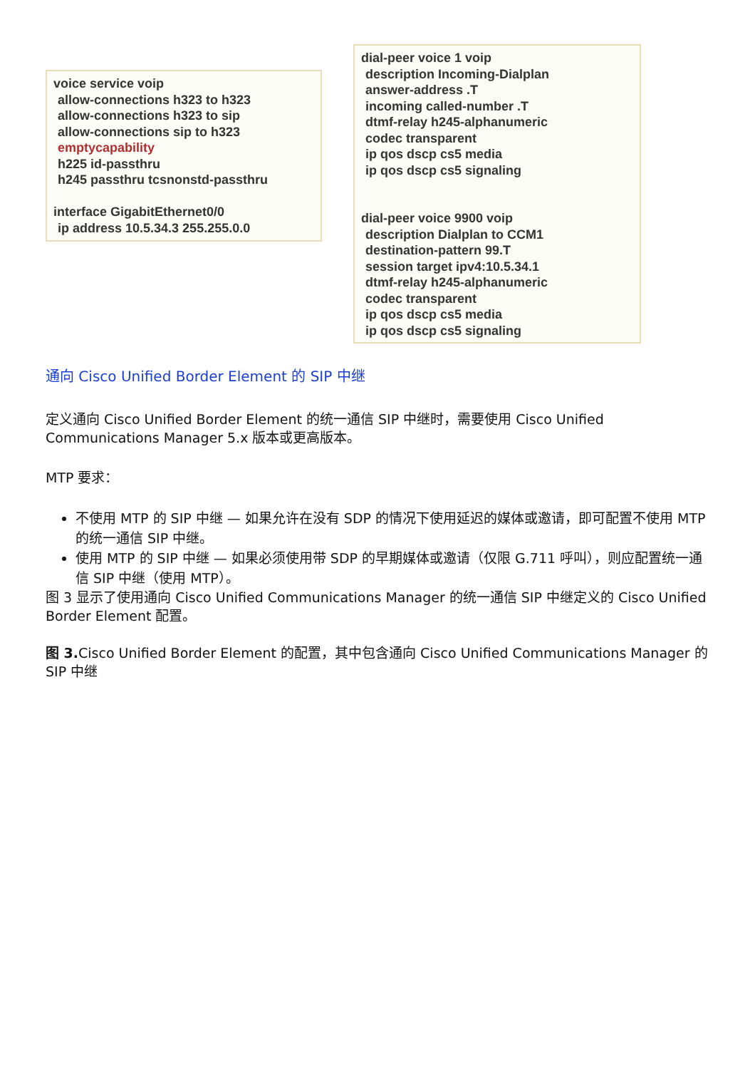voice service voip
allow-connections h323 to h323
allow-connections h323 to sip
allow-connections sip to h323
emptycapability
h225 id-passthru
h245 passthru tcsnonstd-passthru
interface GigabitEthernet0/0
ip address 10.5.34.3 255.255.0.0
dial-peer voice 1 voip
description Incoming-Dialplan
answer-address .T
incoming called-number .T
dtmf-relay h245-alphanumeric
codec transparent
ip qos dscp cs5 media
ip qos dscp cs5 signaling
dial-peer voice 9900 voip
description Dialplan to CCM1
destination-pattern 99.T
session target ipv4:10.5.34.1
dtmf-relay h245-alphanumeric
codec transparent
ip qos dscp cs5 media
ip qos dscp cs5 signaling
通向 Cisco Unified Border Element 的 SIP 中继
定义通向 Cisco Unified Border Element 的统一通信 SIP 中继时，需要使用 Cisco Unified Communications Manager 5.x 版本或更高版本。
MTP 要求：
不使用 MTP 的 SIP 中继 — 如果允许在没有 SDP 的情况下使用延迟的媒体或邀请，即可配置不使用 MTP 的统一通信 SIP 中继。
使用 MTP 的 SIP 中继 — 如果必须使用带 SDP 的早期媒体或邀请（仅限 G.711 呼叫），则应配置统一通信 SIP 中继（使用 MTP）。
图 3 显示了使用通向 Cisco Unified Communications Manager 的统一通信 SIP 中继定义的 Cisco Unified Border Element 配置。
图 3. Cisco Unified Border Element 的配置，其中包含通向 Cisco Unified Communications Manager 的 SIP 中继